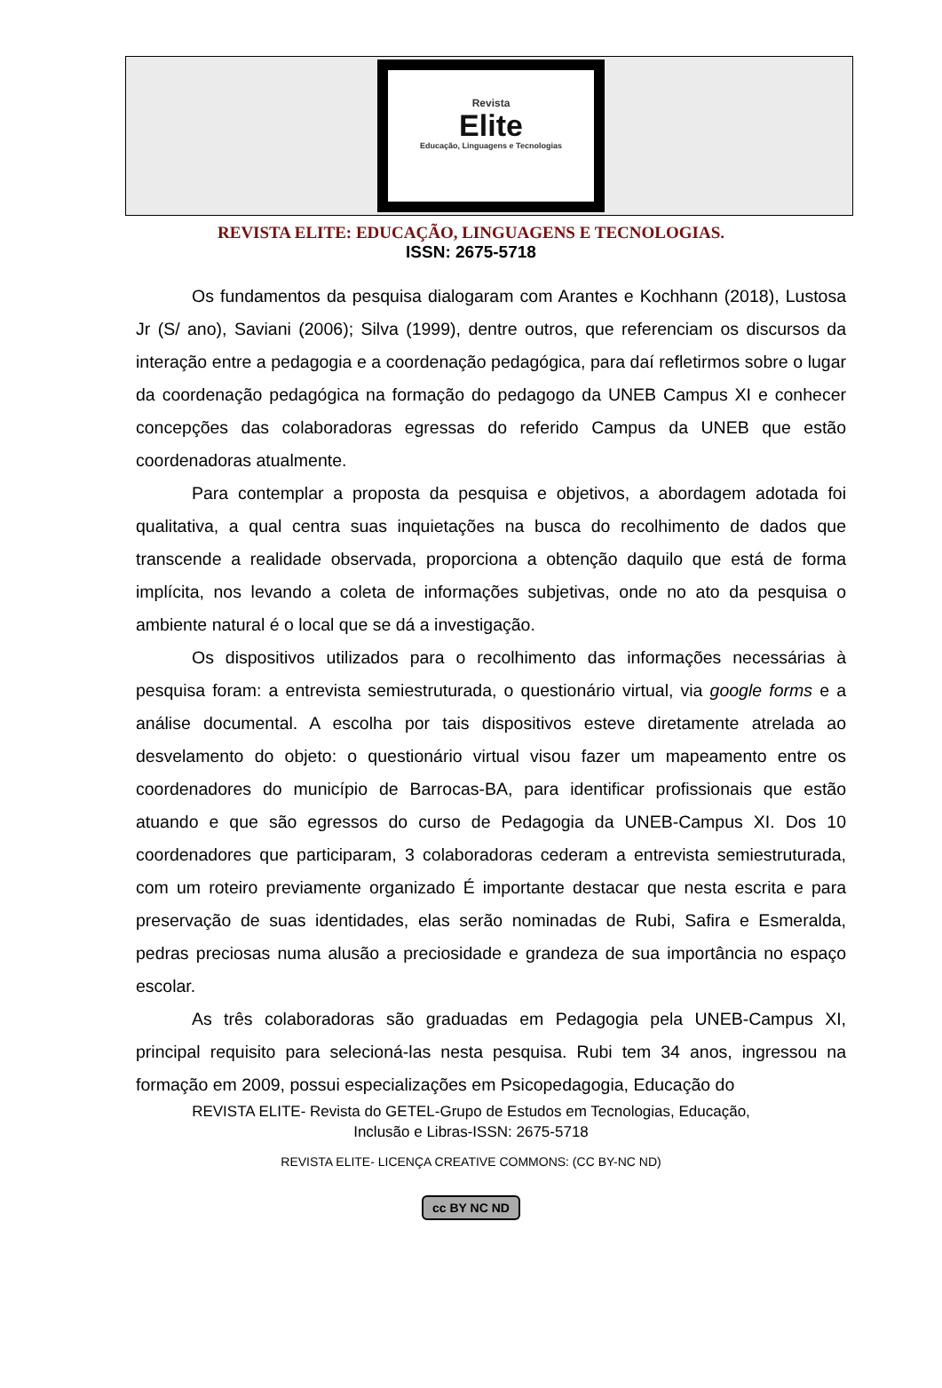Revista
Elite
Educação, Linguagens e Tecnologias
REVISTA ELITE: EDUCAÇÃO, LINGUAGENS E TECNOLOGIAS.
ISSN: 2675-5718
Os fundamentos da pesquisa dialogaram com Arantes e Kochhann (2018), Lustosa Jr (S/ ano), Saviani (2006); Silva (1999), dentre outros, que referenciam os discursos da interação entre a pedagogia e a coordenação pedagógica, para daí refletirmos sobre o lugar da coordenação pedagógica na formação do pedagogo da UNEB Campus XI e conhecer concepções das colaboradoras egressas do referido Campus da UNEB que estão coordenadoras atualmente.
Para contemplar a proposta da pesquisa e objetivos, a abordagem adotada foi qualitativa, a qual centra suas inquietações na busca do recolhimento de dados que transcende a realidade observada, proporciona a obtenção daquilo que está de forma implícita, nos levando a coleta de informações subjetivas, onde no ato da pesquisa o ambiente natural é o local que se dá a investigação.
Os dispositivos utilizados para o recolhimento das informações necessárias à pesquisa foram: a entrevista semiestruturada, o questionário virtual, via google forms e a análise documental. A escolha por tais dispositivos esteve diretamente atrelada ao desvelamento do objeto: o questionário virtual visou fazer um mapeamento entre os coordenadores do município de Barrocas-BA, para identificar profissionais que estão atuando e que são egressos do curso de Pedagogia da UNEB-Campus XI. Dos 10 coordenadores que participaram, 3 colaboradoras cederam a entrevista semiestruturada, com um roteiro previamente organizado É importante destacar que nesta escrita e para preservação de suas identidades, elas serão nominadas de Rubi, Safira e Esmeralda, pedras preciosas numa alusão a preciosidade e grandeza de sua importância no espaço escolar.
As três colaboradoras são graduadas em Pedagogia pela UNEB-Campus XI, principal requisito para selecioná-las nesta pesquisa. Rubi tem 34 anos, ingressou na formação em 2009, possui especializações em Psicopedagogia, Educação do
REVISTA ELITE- Revista do GETEL-Grupo de Estudos em Tecnologias, Educação,
Inclusão e Libras-ISSN: 2675-5718
REVISTA ELITE- LICENÇA CREATIVE COMMONS: (CC BY-NC ND)
cc BY NC ND